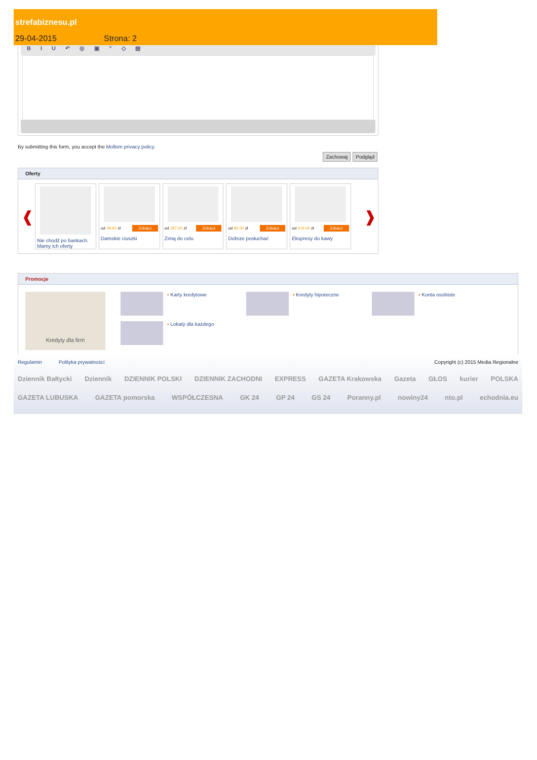strefabiznesu.pl
29-04-2015 Strona: 2
B I U ↶ ◎ ▣ ” ◇ ▤
By submitting this form, you accept the Mollom privacy policy.
Zachowaj Podgląd
Oferty
❰
Nie chodź po bankach. Mamy ich oferty
od 49,90 zł Zobacz
Damskie ciuszki
od 287,00 zł Zobacz
Zimą do celu
od 85,00 zł Zobacz
Dobrze posłuchać
od 419,00 zł Zobacz
Ekspresy do kawy
❱
Promocje
Kredyty dla firm
▪ Karty kredytowe
▪ Kredyty hipoteczne
▪ Konta osobiste
▪ Lokaty dla każdego
Regulamin Polityka prywatności Copyright (c) 2015 Media Regionalne
Dziennik Bałtycki Dziennik DZIENNIK POLSKI DZIENNIK ZACHODNI EXPRESS GAZETA Krakowska Gazeta GŁOS kurier POLSKA
GAZETA LUBUSKA GAZETA pomorska WSPÓŁCZESNA GK 24 GP 24 GS 24 Poranny.pl nowiny24 nto.pl echodnia.eu